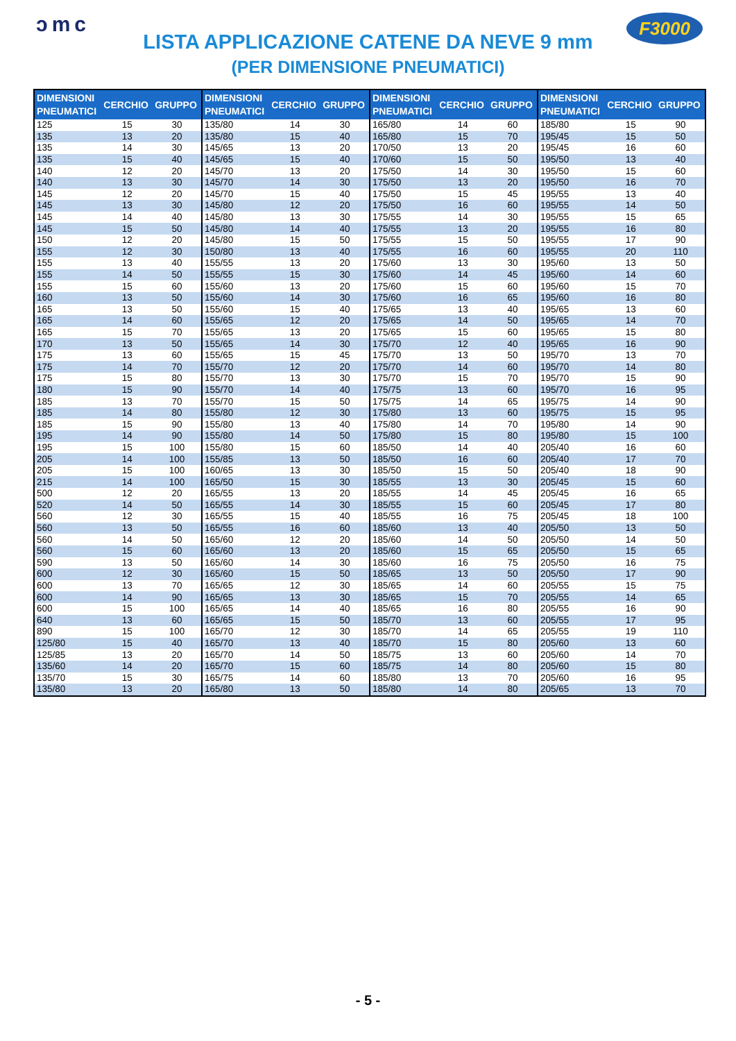ɔmc
LISTA APPLICAZIONE CATENE DA NEVE 9 mm
(PER DIMENSIONE PNEUMATICI)
F3000
| DIMENSIONI PNEUMATICI | CERCHIO | GRUPPO | DIMENSIONI PNEUMATICI | CERCHIO | GRUPPO | DIMENSIONI PNEUMATICI | CERCHIO | GRUPPO | DIMENSIONI PNEUMATICI | CERCHIO | GRUPPO |
| --- | --- | --- | --- | --- | --- | --- | --- | --- | --- | --- | --- |
| 125 | 15 | 30 | 135/80 | 14 | 30 | 165/80 | 14 | 60 | 185/80 | 15 | 90 |
| 135 | 13 | 20 | 135/80 | 15 | 40 | 165/80 | 15 | 70 | 195/45 | 15 | 50 |
| 135 | 14 | 30 | 145/65 | 13 | 20 | 170/50 | 13 | 20 | 195/45 | 16 | 60 |
| 135 | 15 | 40 | 145/65 | 15 | 40 | 170/60 | 15 | 50 | 195/50 | 13 | 40 |
| 140 | 12 | 20 | 145/70 | 13 | 20 | 175/50 | 14 | 30 | 195/50 | 15 | 60 |
| 140 | 13 | 30 | 145/70 | 14 | 30 | 175/50 | 13 | 20 | 195/50 | 16 | 70 |
| 145 | 12 | 20 | 145/70 | 15 | 40 | 175/50 | 15 | 45 | 195/55 | 13 | 40 |
| 145 | 13 | 30 | 145/80 | 12 | 20 | 175/50 | 16 | 60 | 195/55 | 14 | 50 |
| 145 | 14 | 40 | 145/80 | 13 | 30 | 175/55 | 14 | 30 | 195/55 | 15 | 65 |
| 145 | 15 | 50 | 145/80 | 14 | 40 | 175/55 | 13 | 20 | 195/55 | 16 | 80 |
| 150 | 12 | 20 | 145/80 | 15 | 50 | 175/55 | 15 | 50 | 195/55 | 17 | 90 |
| 155 | 12 | 30 | 150/80 | 13 | 40 | 175/55 | 16 | 60 | 195/55 | 20 | 110 |
| 155 | 13 | 40 | 155/55 | 13 | 20 | 175/60 | 13 | 30 | 195/60 | 13 | 50 |
| 155 | 14 | 50 | 155/55 | 15 | 30 | 175/60 | 14 | 45 | 195/60 | 14 | 60 |
| 155 | 15 | 60 | 155/60 | 13 | 20 | 175/60 | 15 | 60 | 195/60 | 15 | 70 |
| 160 | 13 | 50 | 155/60 | 14 | 30 | 175/60 | 16 | 65 | 195/60 | 16 | 80 |
| 165 | 13 | 50 | 155/60 | 15 | 40 | 175/65 | 13 | 40 | 195/65 | 13 | 60 |
| 165 | 14 | 60 | 155/65 | 12 | 20 | 175/65 | 14 | 50 | 195/65 | 14 | 70 |
| 165 | 15 | 70 | 155/65 | 13 | 20 | 175/65 | 15 | 60 | 195/65 | 15 | 80 |
| 170 | 13 | 50 | 155/65 | 14 | 30 | 175/70 | 12 | 40 | 195/65 | 16 | 90 |
| 175 | 13 | 60 | 155/65 | 15 | 45 | 175/70 | 13 | 50 | 195/70 | 13 | 70 |
| 175 | 14 | 70 | 155/70 | 12 | 20 | 175/70 | 14 | 60 | 195/70 | 14 | 80 |
| 175 | 15 | 80 | 155/70 | 13 | 30 | 175/70 | 15 | 70 | 195/70 | 15 | 90 |
| 180 | 15 | 90 | 155/70 | 14 | 40 | 175/75 | 13 | 60 | 195/70 | 16 | 95 |
| 185 | 13 | 70 | 155/70 | 15 | 50 | 175/75 | 14 | 65 | 195/75 | 14 | 90 |
| 185 | 14 | 80 | 155/80 | 12 | 30 | 175/80 | 13 | 60 | 195/75 | 15 | 95 |
| 185 | 15 | 90 | 155/80 | 13 | 40 | 175/80 | 14 | 70 | 195/80 | 14 | 90 |
| 195 | 14 | 90 | 155/80 | 14 | 50 | 175/80 | 15 | 80 | 195/80 | 15 | 100 |
| 195 | 15 | 100 | 155/80 | 15 | 60 | 185/50 | 14 | 40 | 205/40 | 16 | 60 |
| 205 | 14 | 100 | 155/85 | 13 | 50 | 185/50 | 16 | 60 | 205/40 | 17 | 70 |
| 205 | 15 | 100 | 160/65 | 13 | 30 | 185/50 | 15 | 50 | 205/40 | 18 | 90 |
| 215 | 14 | 100 | 165/50 | 15 | 30 | 185/55 | 13 | 30 | 205/45 | 15 | 60 |
| 500 | 12 | 20 | 165/55 | 13 | 20 | 185/55 | 14 | 45 | 205/45 | 16 | 65 |
| 520 | 14 | 50 | 165/55 | 14 | 30 | 185/55 | 15 | 60 | 205/45 | 17 | 80 |
| 560 | 12 | 30 | 165/55 | 15 | 40 | 185/55 | 16 | 75 | 205/45 | 18 | 100 |
| 560 | 13 | 50 | 165/55 | 16 | 60 | 185/60 | 13 | 40 | 205/50 | 13 | 50 |
| 560 | 14 | 50 | 165/60 | 12 | 20 | 185/60 | 14 | 50 | 205/50 | 14 | 50 |
| 560 | 15 | 60 | 165/60 | 13 | 20 | 185/60 | 15 | 65 | 205/50 | 15 | 65 |
| 590 | 13 | 50 | 165/60 | 14 | 30 | 185/60 | 16 | 75 | 205/50 | 16 | 75 |
| 600 | 12 | 30 | 165/60 | 15 | 50 | 185/65 | 13 | 50 | 205/50 | 17 | 90 |
| 600 | 13 | 70 | 165/65 | 12 | 30 | 185/65 | 14 | 60 | 205/55 | 15 | 75 |
| 600 | 14 | 90 | 165/65 | 13 | 30 | 185/65 | 15 | 70 | 205/55 | 14 | 65 |
| 600 | 15 | 100 | 165/65 | 14 | 40 | 185/65 | 16 | 80 | 205/55 | 16 | 90 |
| 640 | 13 | 60 | 165/65 | 15 | 50 | 185/70 | 13 | 60 | 205/55 | 17 | 95 |
| 890 | 15 | 100 | 165/70 | 12 | 30 | 185/70 | 14 | 65 | 205/55 | 19 | 110 |
| 125/80 | 15 | 40 | 165/70 | 13 | 40 | 185/70 | 15 | 80 | 205/60 | 13 | 60 |
| 125/85 | 13 | 20 | 165/70 | 14 | 50 | 185/75 | 13 | 60 | 205/60 | 14 | 70 |
| 135/60 | 14 | 20 | 165/70 | 15 | 60 | 185/75 | 14 | 80 | 205/60 | 15 | 80 |
| 135/70 | 15 | 30 | 165/75 | 14 | 60 | 185/80 | 13 | 70 | 205/60 | 16 | 95 |
| 135/80 | 13 | 20 | 165/80 | 13 | 50 | 185/80 | 14 | 80 | 205/65 | 13 | 70 |
- 5 -